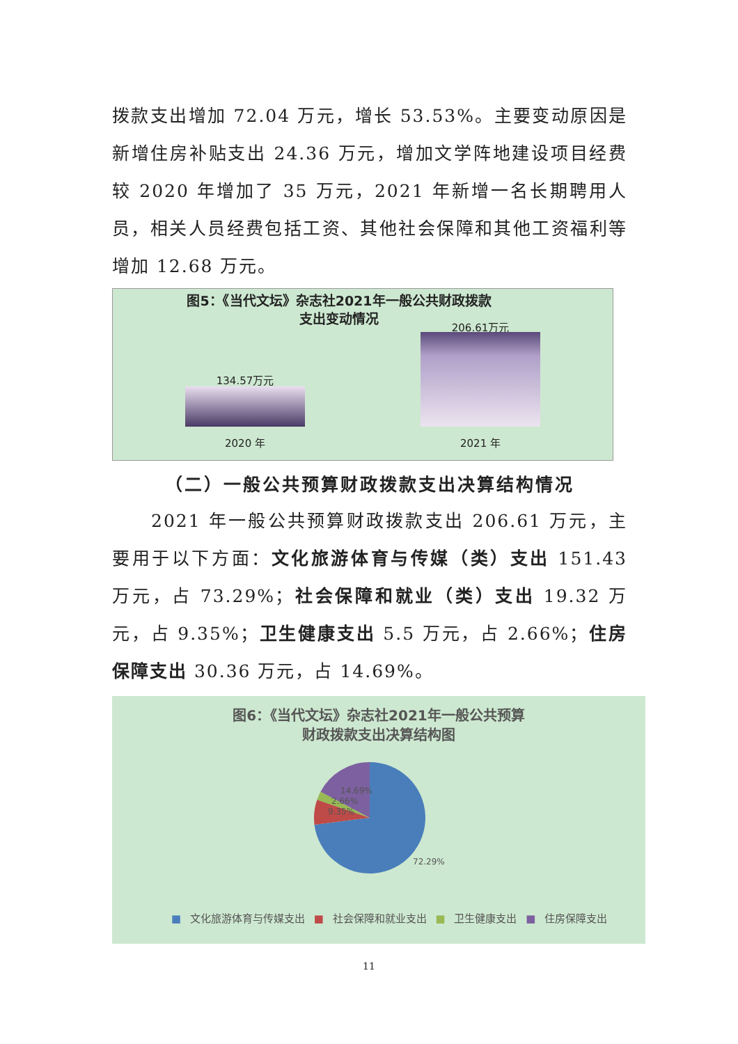拨款支出增加 72.04 万元，增长 53.53%。主要变动原因是新增住房补贴支出 24.36 万元，增加文学阵地建设项目经费较 2020 年增加了 35 万元，2021 年新增一名长期聘用人员，相关人员经费包括工资、其他社会保障和其他工资福利等增加 12.68 万元。
图5：《当代文坛》杂志社2021年一般公共财政拨款
支出变动情况
134.57万元
2020 年
206.61万元
2021 年
（二）一般公共预算财政拨款支出决算结构情况
2021 年一般公共预算财政拨款支出 206.61 万元，主要用于以下方面：文化旅游体育与传媒（类）支出 151.43 万元，占 73.29%；社会保障和就业（类）支出 19.32 万元，占 9.35%；卫生健康支出 5.5 万元，占 2.66%；住房保障支出 30.36 万元，占 14.69%。
图6：《当代文坛》杂志社2021年一般公共预算
财政拨款支出决算结构图
14.69%
2.66%
9.35%
72.29%
■ 文化旅游体育与传媒支出 ■ 社会保障和就业支出 ■ 卫生健康支出 ■ 住房保障支出
11